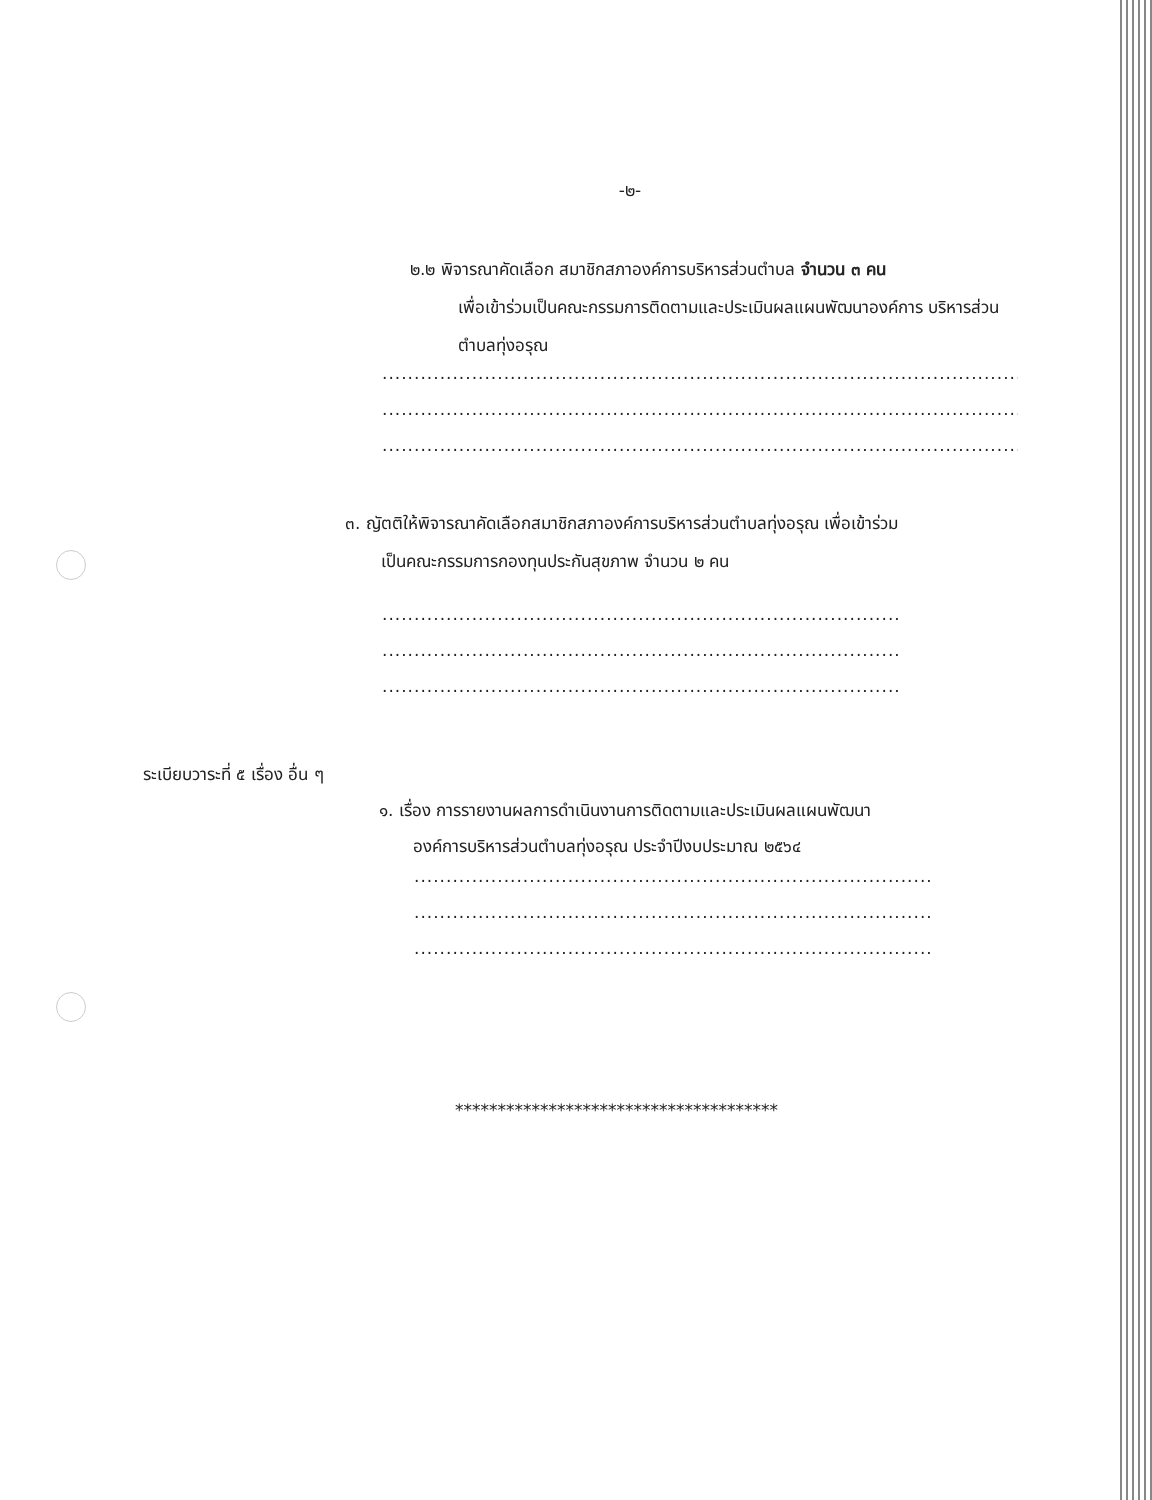-๒-
๒.๒ พิจารณาคัดเลือก สมาชิกสภาองค์การบริหารส่วนตำบล จำนวน ๓ คน
เพื่อเข้าร่วมเป็นคณะกรรมการติดตามและประเมินผลแผนพัฒนาองค์การ บริหารส่วนตำบลทุ่งอรุณ
....................................................................................................................................
....................................................................................................................................
....................................................................................................................................
๓. ญัตติให้พิจารณาคัดเลือกสมาชิกสภาองค์การบริหารส่วนตำบลทุ่งอรุณ เพื่อเข้าร่วม
เป็นคณะกรรมการกองทุนประกันสุขภาพ จำนวน ๒ คน
....................................................................................................................................
....................................................................................................................................
....................................................................................................................................
ระเบียบวาระที่ ๕ เรื่อง อื่น ๆ
๑. เรื่อง การรายงานผลการดำเนินงานการติดตามและประเมินผลแผนพัฒนา
องค์การบริหารส่วนตำบลทุ่งอรุณ ประจำปีงบประมาณ ๒๕๖๔
....................................................................................................................................
....................................................................................................................................
....................................................................................................................................
**************************************